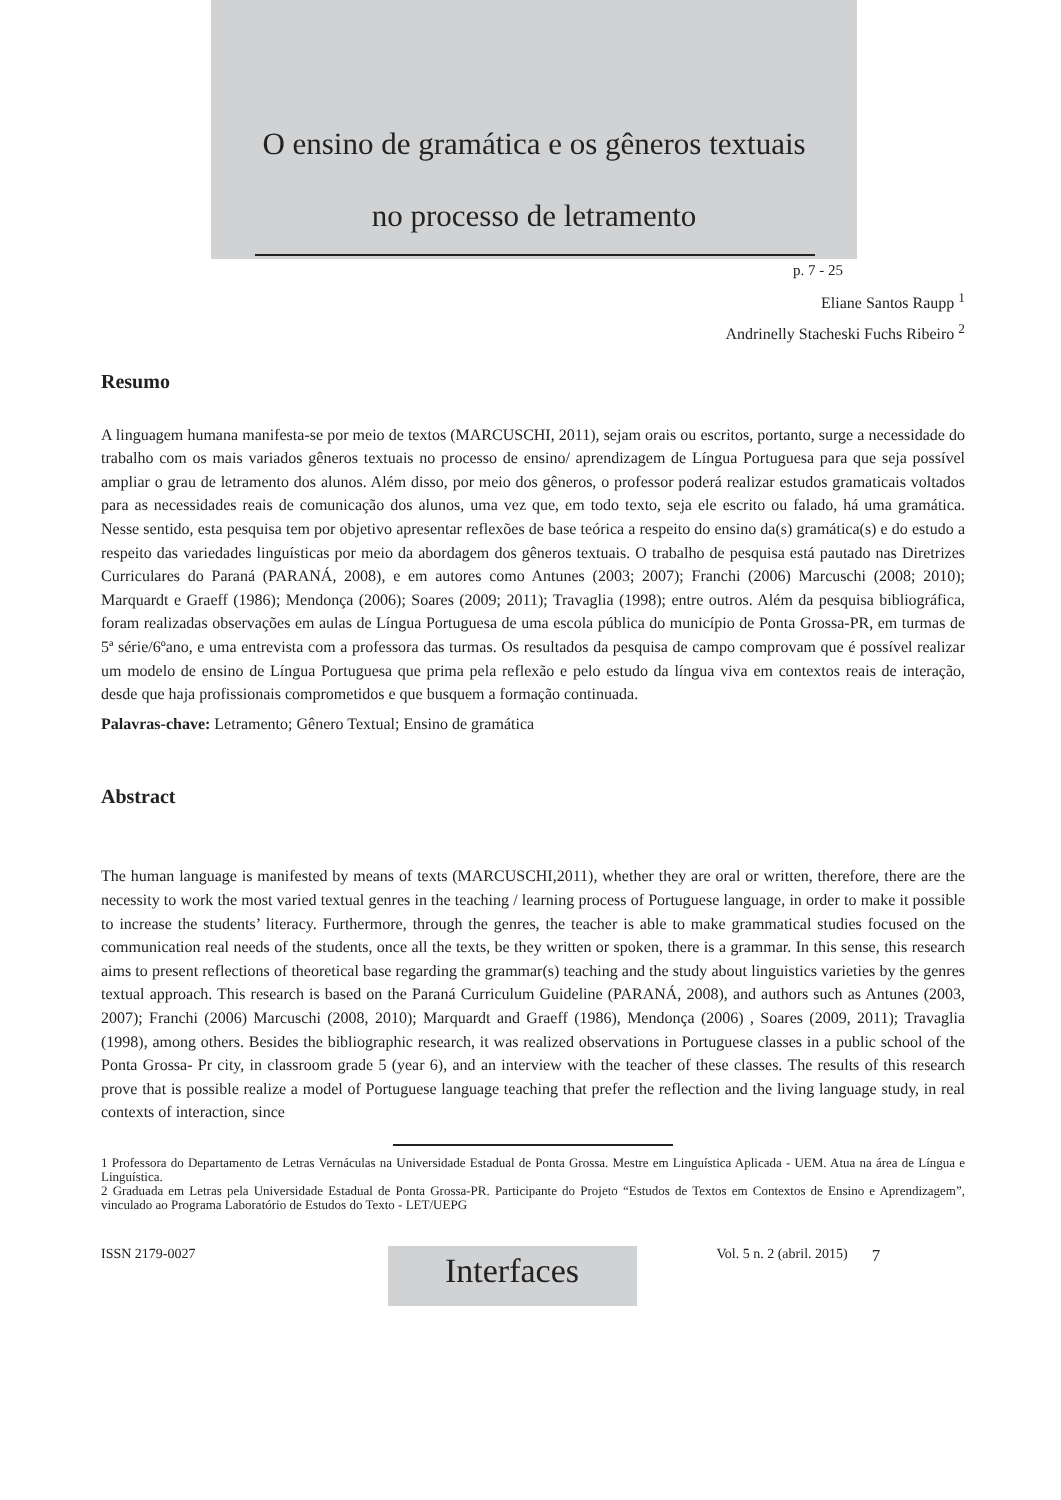O ensino de gramática e os gêneros textuais
no processo de letramento
p. 7 - 25
Eliane Santos Raupp <sup>1</sup>
Andrinelly Stacheski Fuchs Ribeiro <sup>2</sup>
Resumo
A linguagem humana manifesta-se por meio de textos (MARCUSCHI, 2011), sejam orais ou escritos, portanto, surge a necessidade do trabalho com os mais variados gêneros textuais no processo de ensino/ aprendizagem de Língua Portuguesa para que seja possível ampliar o grau de letramento dos alunos. Além disso, por meio dos gêneros, o professor poderá realizar estudos gramaticais voltados para as necessidades reais de comunicação dos alunos, uma vez que, em todo texto, seja ele escrito ou falado, há uma gramática. Nesse sentido, esta pesquisa tem por objetivo apresentar reflexões de base teórica a respeito do ensino da(s) gramática(s) e do estudo a respeito das variedades linguísticas por meio da abordagem dos gêneros textuais. O trabalho de pesquisa está pautado nas Diretrizes Curriculares do Paraná (PARANÁ, 2008), e em autores como Antunes (2003; 2007); Franchi (2006) Marcuschi (2008; 2010); Marquardt e Graeff (1986); Mendonça (2006); Soares (2009; 2011); Travaglia (1998); entre outros. Além da pesquisa bibliográfica, foram realizadas observações em aulas de Língua Portuguesa de uma escola pública do município de Ponta Grossa-PR, em turmas de 5ª série/6ºano, e uma entrevista com a professora das turmas. Os resultados da pesquisa de campo comprovam que é possível realizar um modelo de ensino de Língua Portuguesa que prima pela reflexão e pelo estudo da língua viva em contextos reais de interação, desde que haja profissionais comprometidos e que busquem a formação continuada.
Palavras-chave: Letramento; Gênero Textual; Ensino de gramática
Abstract
The human language is manifested by means of texts (MARCUSCHI,2011), whether they are oral or written, therefore, there are the necessity to work the most varied textual genres in the teaching / learning process of Portuguese language, in order to make it possible to increase the students’ literacy. Furthermore, through the genres, the teacher is able to make grammatical studies focused on the communication real needs of the students, once all the texts, be they written or spoken, there is a grammar. In this sense, this research aims to present reflections of theoretical base regarding the grammar(s) teaching and the study about linguistics varieties by the genres textual approach. This research is based on the Paraná Curriculum Guideline (PARANÁ, 2008), and authors such as Antunes (2003, 2007); Franchi (2006) Marcuschi (2008, 2010); Marquardt and Graeff (1986), Mendonça (2006) , Soares (2009, 2011); Travaglia (1998), among others. Besides the bibliographic research, it was realized observations in Portuguese classes in a public school of the Ponta Grossa- Pr city, in classroom grade 5 (year 6), and an interview with the teacher of these classes. The results of this research prove that is possible realize a model of Portuguese language teaching that prefer the reflection and the living language study, in real contexts of interaction, since
1 Professora do Departamento de Letras Vernáculas na Universidade Estadual de Ponta Grossa. Mestre em Linguística Aplicada - UEM. Atua na área de Língua e Linguística.
2 Graduada em Letras pela Universidade Estadual de Ponta Grossa-PR. Participante do Projeto “Estudos de Textos em Contextos de Ensino e Aprendizagem”, vinculado ao Programa Laboratório de Estudos do Texto - LET/UEPG
ISSN 2179-0027
Interfaces
Vol. 5 n. 2 (abril. 2015) 7